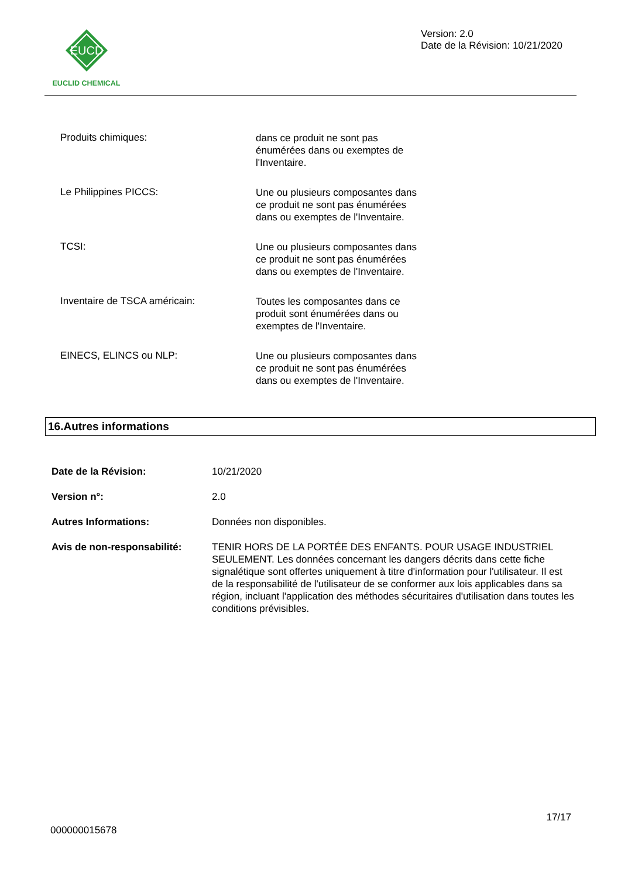EUCD
EUCLID CHEMICAL
Version: 2.0
Date de la Révision: 10/21/2020
Produits chimiques:
dans ce produit ne sont pas énumérées dans ou exemptes de l'Inventaire.
Le Philippines PICCS:
Une ou plusieurs composantes dans ce produit ne sont pas énumérées dans ou exemptes de l'Inventaire.
TCSI:
Une ou plusieurs composantes dans ce produit ne sont pas énumérées dans ou exemptes de l'Inventaire.
Inventaire de TSCA américain:
Toutes les composantes dans ce produit sont énumérées dans ou exemptes de l'Inventaire.
EINECS, ELINCS ou NLP:
Une ou plusieurs composantes dans ce produit ne sont pas énumérées dans ou exemptes de l'Inventaire.
16.Autres informations
Date de la Révision: 10/21/2020
Version n°: 2.0
Autres Informations: Données non disponibles.
Avis de non-responsabilité:
TENIR HORS DE LA PORTÉE DES ENFANTS. POUR USAGE INDUSTRIEL SEULEMENT. Les données concernant les dangers décrits dans cette fiche signalétique sont offertes uniquement à titre d'information pour l'utilisateur. Il est de la responsabilité de l'utilisateur de se conformer aux lois applicables dans sa région, incluant l'application des méthodes sécuritaires d'utilisation dans toutes les conditions prévisibles.
17/17
000000015678